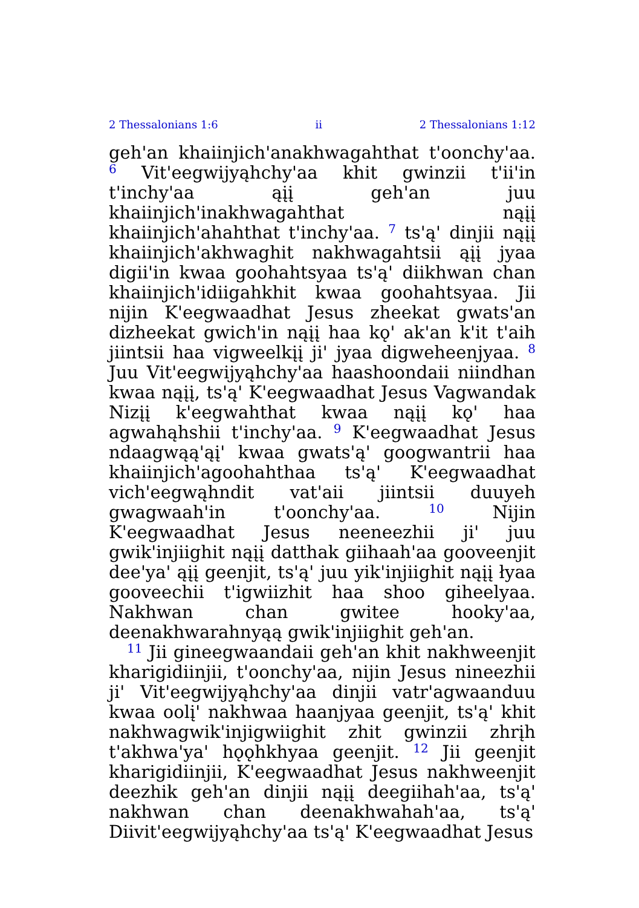2 Thessalonians 1:6 ii 2 Thessalonians 1:12
geh'an khaiinjich'anakhwagahthat t'oonchy'aa. <sup>6</sup> Vit'eegwijyąhchy'aa khit gwinzii t'ii'in t'inchy'aa ąįį geh'an juu khaiinjich'inakhwagahthat nąįį khaiinjich'ahahthat t'inchy'aa. <sup>7</sup> ts'ą' dinjii nąįį khaiinjich'akhwaghit nakhwagahtsii ąįį jyaa digii'in kwaa goohahtsyaa ts'ą' diikhwan chan khaiinjich'idiigahkhit kwaa goohahtsyaa. Jii nijin K'eegwaadhat Jesus zheekat gwats'an dizheekat gwich'in nąįį haa kǫ' ak'an k'it t'aih jiintsii haa vigweelkįį ji' jyaa digweheenjyaa. <sup>8</sup> Juu Vit'eegwijyąhchy'aa haashoondaii niindhan kwaa nąįį, ts'ą' K'eegwaadhat Jesus Vagwandak Nizįį k'eegwahthat kwaa nąįį kǫ' haa agwahąhshii t'inchy'aa. <sup>9</sup> K'eegwaadhat Jesus ndaagwąą'ąį' kwaa gwats'ą' googwantrii haa khaiinjich'agoohahthaa ts'ą' K'eegwaadhat vich'eegwąhndit vat'aii jiintsii duuyeh gwagwaah'in t'oonchy'aa. <sup>10</sup> Nijin K'eegwaadhat Jesus neeneezhii ji' juu gwik'injiighit nąįį datthak giihaah'aa gooveenjit dee'ya' ąįį geenjit, ts'ą' juu yik'injiighit nąįį łyaa gooveechii t'igwiizhit haa shoo giheelyaa. Nakhwan chan gwitee hooky'aa, deenakhwarahnyąą gwik'injiighit geh'an.
<sup>11</sup> Jii gineegwaandaii geh'an khit nakhweenjit kharigidiinjii, t'oonchy'aa, nijin Jesus nineezhii ji' Vit'eegwijyąhchy'aa dinjii vatr'agwaanduu kwaa oolį' nakhwaa haanjyaa geenjit, ts'ą' khit nakhwagwik'injigwiighit zhit gwinzii zhrįh t'akhwa'ya' hǫǫhkhyaa geenjit. <sup>12</sup> Jii geenjit kharigidiinjii, K'eegwaadhat Jesus nakhweenjit deezhik geh'an dinjii nąįį deegiihah'aa, ts'ą' nakhwan chan deenakhwahah'aa, ts'ą' Diivit'eegwijyąhchy'aa ts'ą' K'eegwaadhat Jesus